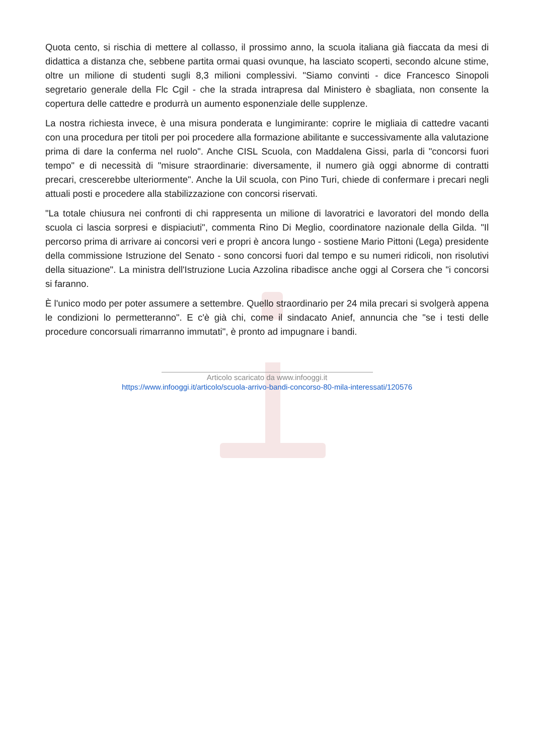Quota cento, si rischia di mettere al collasso, il prossimo anno, la scuola italiana già fiaccata da mesi di didattica a distanza che, sebbene partita ormai quasi ovunque, ha lasciato scoperti, secondo alcune stime, oltre un milione di studenti sugli 8,3 milioni complessivi. "Siamo convinti - dice Francesco Sinopoli segretario generale della Flc Cgil - che la strada intrapresa dal Ministero è sbagliata, non consente la copertura delle cattedre e produrrà un aumento esponenziale delle supplenze.
La nostra richiesta invece, è una misura ponderata e lungimirante: coprire le migliaia di cattedre vacanti con una procedura per titoli per poi procedere alla formazione abilitante e successivamente alla valutazione prima di dare la conferma nel ruolo". Anche CISL Scuola, con Maddalena Gissi, parla di "concorsi fuori tempo" e di necessità di "misure straordinarie: diversamente, il numero già oggi abnorme di contratti precari, crescerebbe ulteriormente". Anche la Uil scuola, con Pino Turi, chiede di confermare i precari negli attuali posti e procedere alla stabilizzazione con concorsi riservati.
"La totale chiusura nei confronti di chi rappresenta un milione di lavoratrici e lavoratori del mondo della scuola ci lascia sorpresi e dispiaciuti", commenta Rino Di Meglio, coordinatore nazionale della Gilda. "Il percorso prima di arrivare ai concorsi veri e propri è ancora lungo - sostiene Mario Pittoni (Lega) presidente della commissione Istruzione del Senato - sono concorsi fuori dal tempo e su numeri ridicoli, non risolutivi della situazione". La ministra dell'Istruzione Lucia Azzolina ribadisce anche oggi al Corsera che "i concorsi si faranno.
È l'unico modo per poter assumere a settembre. Quello straordinario per 24 mila precari si svolgerà appena le condizioni lo permetteranno". E c'è già chi, come il sindacato Anief, annuncia che "se i testi delle procedure concorsuali rimarranno immutati", è pronto ad impugnare i bandi.
Articolo scaricato da www.infooggi.it
https://www.infooggi.it/articolo/scuola-arrivo-bandi-concorso-80-mila-interessati/120576